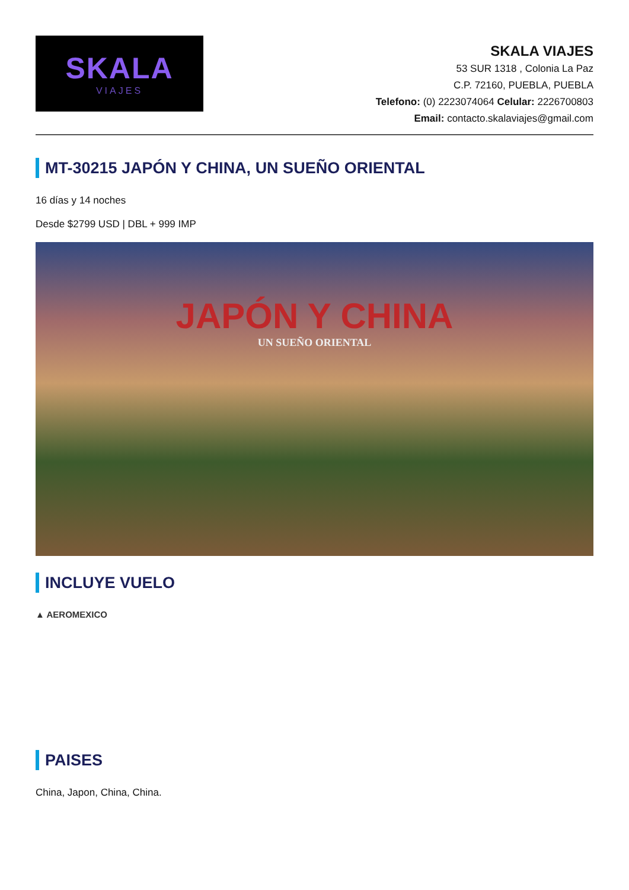SKALA
VIAJES
SKALA VIAJES
53 SUR 1318 , Colonia La Paz
C.P. 72160, PUEBLA, PUEBLA
Telefono: (0) 2223074064 Celular: 2226700803
Email: contacto.skalaviajes@gmail.com
MT-30215 JAPÓN Y CHINA, UN SUEÑO ORIENTAL
16 días y 14 noches
Desde $2799 USD | DBL + 999 IMP
JAPÓN Y CHINA
UN SUEÑO ORIENTAL
INCLUYE VUELO
▲ AEROMEXICO
PAISES
China, Japon, China, China.